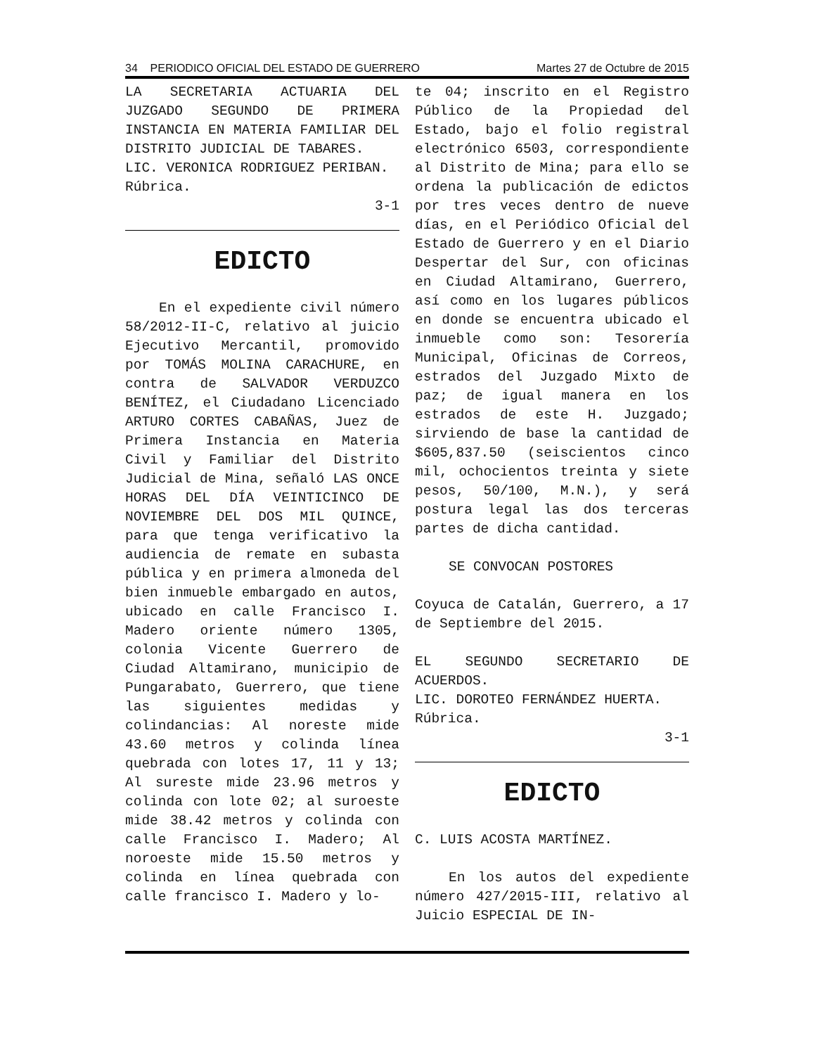34 PERIODICO OFICIAL DEL ESTADO DE GUERRERO Martes 27 de Octubre de 2015
LA SECRETARIA ACTUARIA DEL JUZGADO SEGUNDO DE PRIMERA INSTANCIA EN MATERIA FAMILIAR DEL DISTRITO JUDICIAL DE TABARES.
LIC. VERONICA RODRIGUEZ PERIBAN.
Rúbrica.
3-1
EDICTO
En el expediente civil número 58/2012-II-C, relativo al juicio Ejecutivo Mercantil, promovido por TOMÁS MOLINA CARACHURE, en contra de SALVADOR VERDUZCO BENÍTEZ, el Ciudadano Licenciado ARTURO CORTES CABAÑAS, Juez de Primera Instancia en Materia Civil y Familiar del Distrito Judicial de Mina, señaló LAS ONCE HORAS DEL DÍA VEINTICINCO DE NOVIEMBRE DEL DOS MIL QUINCE, para que tenga verificativo la audiencia de remate en subasta pública y en primera almoneda del bien inmueble embargado en autos, ubicado en calle Francisco I. Madero oriente número 1305, colonia Vicente Guerrero de Ciudad Altamirano, municipio de Pungarabato, Guerrero, que tiene las siguientes medidas y colindancias: Al noreste mide 43.60 metros y colinda línea quebrada con lotes 17, 11 y 13; Al sureste mide 23.96 metros y colinda con lote 02; al suroeste mide 38.42 metros y colinda con calle Francisco I. Madero; Al noroeste mide 15.50 metros y colinda en línea quebrada con calle francisco I. Madero y lo-
te 04; inscrito en el Registro Público de la Propiedad del Estado, bajo el folio registral electrónico 6503, correspondiente al Distrito de Mina; para ello se ordena la publicación de edictos por tres veces dentro de nueve días, en el Periódico Oficial del Estado de Guerrero y en el Diario Despertar del Sur, con oficinas en Ciudad Altamirano, Guerrero, así como en los lugares públicos en donde se encuentra ubicado el inmueble como son: Tesorería Municipal, Oficinas de Correos, estrados del Juzgado Mixto de paz; de igual manera en los estrados de este H. Juzgado; sirviendo de base la cantidad de $605,837.50 (seiscientos cinco mil, ochocientos treinta y siete pesos, 50/100, M.N.), y será postura legal las dos terceras partes de dicha cantidad.
SE CONVOCAN POSTORES
Coyuca de Catalán, Guerrero, a 17 de Septiembre del 2015.
EL SEGUNDO SECRETARIO DE ACUERDOS.
LIC. DOROTEO FERNÁNDEZ HUERTA.
Rúbrica.
3-1
EDICTO
C. LUIS ACOSTA MARTÍNEZ.
En los autos del expediente número 427/2015-III, relativo al Juicio ESPECIAL DE IN-